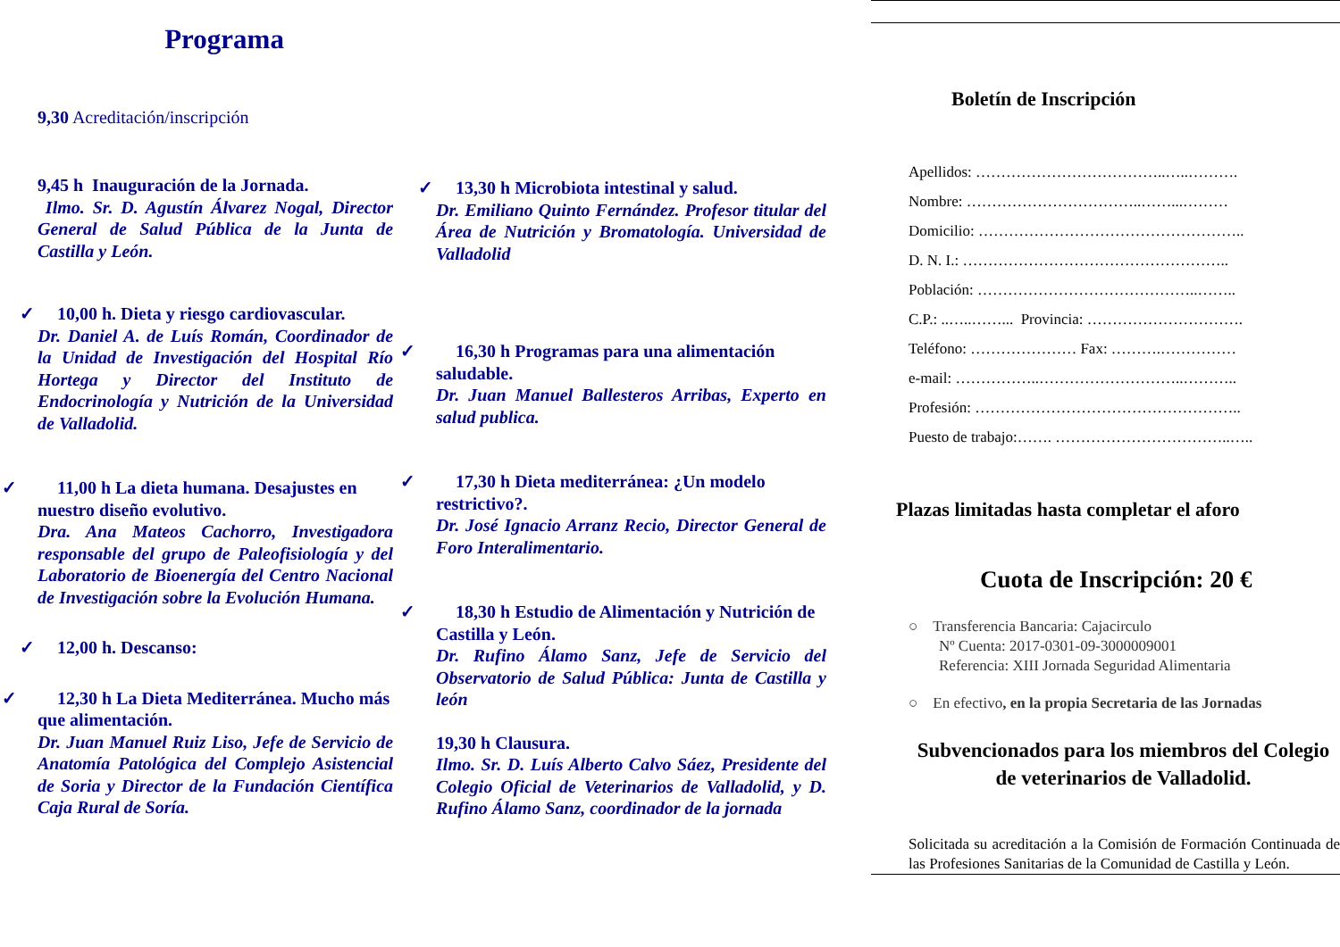Programa
9,30 Acreditación/inscripción
9,45 h Inauguración de la Jornada.
Ilmo. Sr. D. Agustín Álvarez Nogal, Director General de Salud Pública de la Junta de Castilla y León.
✓ 10,00 h. Dieta y riesgo cardiovascular.
Dr. Daniel A. de Luís Román, Coordinador de la Unidad de Investigación del Hospital Río Hortega y Director del Instituto de Endocrinología y Nutrición de la Universidad de Valladolid.
✓ 11,00 h La dieta humana. Desajustes en nuestro diseño evolutivo.
Dra. Ana Mateos Cachorro, Investigadora responsable del grupo de Paleofisiología y del Laboratorio de Bioenergía del Centro Nacional de Investigación sobre la Evolución Humana.
✓ 12,00 h. Descanso:
✓ 12,30 h La Dieta Mediterránea. Mucho más que alimentación.
Dr. Juan Manuel Ruiz Liso, Jefe de Servicio de Anatomía Patológica del Complejo Asistencial de Soria y Director de la Fundación Científica Caja Rural de Soría.
✓ 13,30 h Microbiota intestinal y salud.
Dr. Emiliano Quinto Fernández. Profesor titular del Área de Nutrición y Bromatología. Universidad de Valladolid
✓ 16,30 h Programas para una alimentación saludable.
Dr. Juan Manuel Ballesteros Arribas, Experto en salud publica.
✓ 17,30 h Dieta mediterránea: ¿Un modelo restrictivo?.
Dr. José Ignacio Arranz Recio, Director General de Foro Interalimentario.
✓ 18,30 h Estudio de Alimentación y Nutrición de Castilla y León.
Dr. Rufino Álamo Sanz, Jefe de Servicio del Observatorio de Salud Pública: Junta de Castilla y león
19,30 h Clausura.
Ilmo. Sr. D. Luís Alberto Calvo Sáez, Presidente del Colegio Oficial de Veterinarios de Valladolid, y D. Rufino Álamo Sanz, coordinador de la jornada
Boletín de Inscripción
Apellidos: ………………………………..…..……….
Nombre: ……………………………..……...………
Domicilio: ……………………………………………..
D. N. I.: ……………………………………………..
Población: ……………………………………..……..
C.P.: ..…..……... Provincia: ………………………….
Teléfono: ………………… Fax: ……….……………
e-mail: ……………..………………………..………..
Profesión: ……………………………………………..
Puesto de trabajo:……. ……………………………..…..
Plazas limitadas hasta completar el aforo
Cuota de Inscripción: 20 €
○ Transferencia Bancaria: Cajacirculo
Nº Cuenta: 2017-0301-09-3000009001
Referencia: XIII Jornada Seguridad Alimentaria
○ En efectivo, en la propia Secretaria de las Jornadas
Subvencionados para los miembros del Colegio de veterinarios de Valladolid.
Solicitada su acreditación a la Comisión de Formación Continuada de las Profesiones Sanitarias de la Comunidad de Castilla y León.